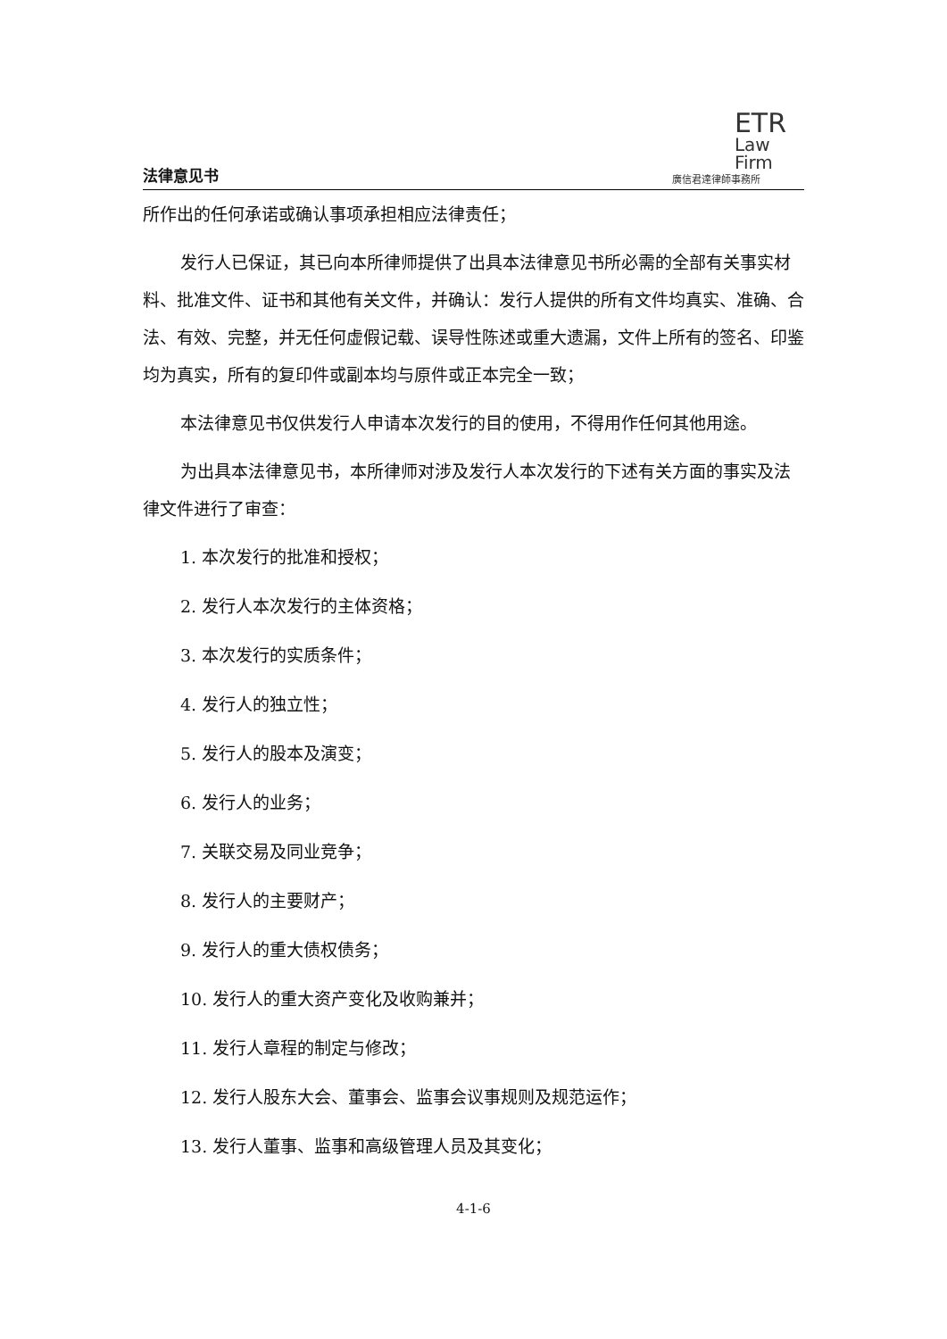法律意见书
ETR
Law
Firm
廣信君達律師事務所
所作出的任何承诺或确认事项承担相应法律责任；
发行人已保证，其已向本所律师提供了出具本法律意见书所必需的全部有关事实材料、批准文件、证书和其他有关文件，并确认：发行人提供的所有文件均真实、准确、合法、有效、完整，并无任何虚假记载、误导性陈述或重大遗漏，文件上所有的签名、印鉴均为真实，所有的复印件或副本均与原件或正本完全一致；
本法律意见书仅供发行人申请本次发行的目的使用，不得用作任何其他用途。
为出具本法律意见书，本所律师对涉及发行人本次发行的下述有关方面的事实及法律文件进行了审查：
1. 本次发行的批准和授权；
2. 发行人本次发行的主体资格；
3. 本次发行的实质条件；
4. 发行人的独立性；
5. 发行人的股本及演变；
6. 发行人的业务；
7. 关联交易及同业竞争；
8. 发行人的主要财产；
9. 发行人的重大债权债务；
10. 发行人的重大资产变化及收购兼并；
11. 发行人章程的制定与修改；
12. 发行人股东大会、董事会、监事会议事规则及规范运作；
13. 发行人董事、监事和高级管理人员及其变化；
4-1-6